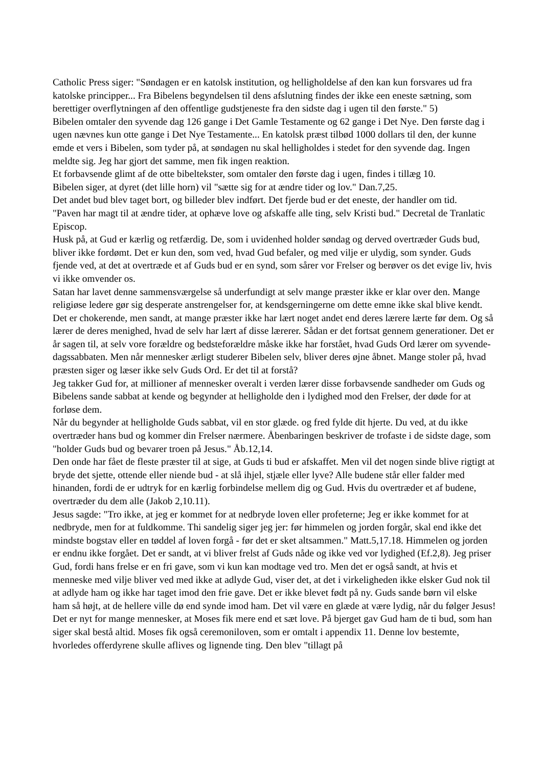Catholic Press siger: "Søndagen er en katolsk institution, og helligholdelse af den kan kun forsvares ud fra katolske principper... Fra Bibelens begyndelsen til dens afslutning findes der ikke een eneste sætning, som berettiger overflytningen af den offentlige gudstjeneste fra den sidste dag i ugen til den første." 5)
Bibelen omtaler den syvende dag 126 gange i Det Gamle Testamente og 62 gange i Det Nye. Den første dag i ugen nævnes kun otte gange i Det Nye Testamente... En katolsk præst tilbød 1000 dollars til den, der kunne emde et vers i Bibelen, som tyder på, at søndagen nu skal helligholdes i stedet for den syvende dag. Ingen meldte sig. Jeg har gjort det samme, men fik ingen reaktion.
Et forbavsende glimt af de otte bibeltekster, som omtaler den første dag i ugen, findes i tillæg 10.
Bibelen siger, at dyret (det lille horn) vil "sætte sig for at ændre tider og lov." Dan.7,25.
Det andet bud blev taget bort, og billeder blev indført. Det fjerde bud er det eneste, der handler om tid.
"Paven har magt til at ændre tider, at ophæve love og afskaffe alle ting, selv Kristi bud." Decretal de Tranlatic Episcop.
Husk på, at Gud er kærlig og retfærdig. De, som i uvidenhed holder søndag og derved overtræder Guds bud, bliver ikke fordømt. Det er kun den, som ved, hvad Gud befaler, og med vilje er ulydig, som synder. Guds fjende ved, at det at overtræde et af Guds bud er en synd, som sårer vor Frelser og berøver os det evige liv, hvis vi ikke omvender os.
Satan har lavet denne sammensværgelse så underfundigt at selv mange præster ikke er klar over den. Mange religiøse ledere gør sig desperate anstrengelser for, at kendsgerningerne om dette emne ikke skal blive kendt. Det er chokerende, men sandt, at mange præster ikke har lært noget andet end deres lærere lærte før dem. Og så lærer de deres menighed, hvad de selv har lært af disse lærerer. Sådan er det fortsat gennem generationer. Det er år sagen til, at selv vore forældre og bedsteforældre måske ikke har forstået, hvad Guds Ord lærer om syvende-dagssabbaten. Men når mennesker ærligt studerer Bibelen selv, bliver deres øjne åbnet. Mange stoler på, hvad præsten siger og læser ikke selv Guds Ord. Er det til at forstå?
Jeg takker Gud for, at millioner af mennesker overalt i verden lærer disse forbavsende sandheder om Guds og Bibelens sande sabbat at kende og begynder at helligholde den i lydighed mod den Frelser, der døde for at forløse dem.
Når du begynder at helligholde Guds sabbat, vil en stor glæde. og fred fylde dit hjerte. Du ved, at du ikke overtræder hans bud og kommer din Frelser nærmere. Åbenbaringen beskriver de trofaste i de sidste dage, som "holder Guds bud og bevarer troen på Jesus." Åb.12,14.
Den onde har fået de fleste præster til at sige, at Guds ti bud er afskaffet. Men vil det nogen sinde blive rigtigt at bryde det sjette, ottende eller niende bud - at slå ihjel, stjæle eller lyve? Alle budene står eller falder med hinanden, fordi de er udtryk for en kærlig forbindelse mellem dig og Gud. Hvis du overtræder et af budene, overtræder du dem alle (Jakob 2,10.11).
Jesus sagde: "Tro ikke, at jeg er kommet for at nedbryde loven eller profeterne; Jeg er ikke kommet for at nedbryde, men for at fuldkomme. Thi sandelig siger jeg jer: før himmelen og jorden forgår, skal end ikke det mindste bogstav eller en tøddel af loven forgå - før det er sket altsammen." Matt.5,17.18. Himmelen og jorden er endnu ikke forgået. Det er sandt, at vi bliver frelst af Guds nåde og ikke ved vor lydighed (Ef.2,8). Jeg priser Gud, fordi hans frelse er en fri gave, som vi kun kan modtage ved tro. Men det er også sandt, at hvis et menneske med vilje bliver ved med ikke at adlyde Gud, viser det, at det i virkeligheden ikke elsker Gud nok til at adlyde ham og ikke har taget imod den frie gave. Det er ikke blevet født på ny. Guds sande børn vil elske ham så højt, at de hellere ville dø end synde imod ham. Det vil være en glæde at være lydig, når du følger Jesus!
Det er nyt for mange mennesker, at Moses fik mere end et sæt love. På bjerget gav Gud ham de ti bud, som han siger skal bestå altid. Moses fik også ceremoniloven, som er omtalt i appendix 11. Denne lov bestemte, hvorledes offerdyrene skulle aflives og lignende ting. Den blev "tillagt på